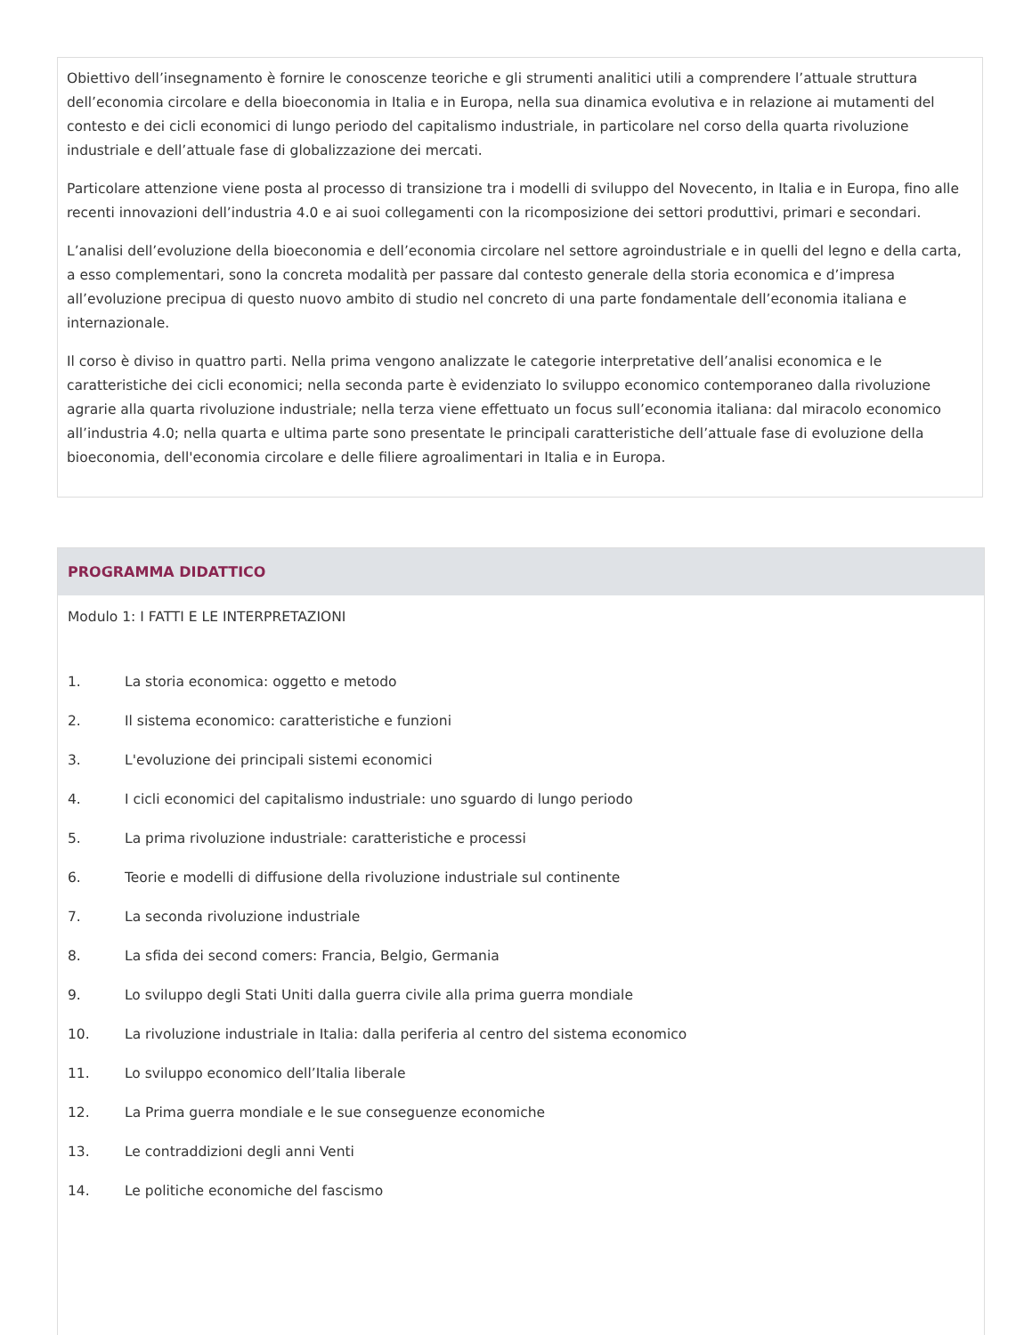Obiettivo dell’insegnamento è fornire le conoscenze teoriche e gli strumenti analitici utili a comprendere l’attuale struttura dell’economia circolare e della bioeconomia in Italia e in Europa, nella sua dinamica evolutiva e in relazione ai mutamenti del contesto e dei cicli economici di lungo periodo del capitalismo industriale, in particolare nel corso della quarta rivoluzione industriale e dell’attuale fase di globalizzazione dei mercati.
Particolare attenzione viene posta al processo di transizione tra i modelli di sviluppo del Novecento, in Italia e in Europa, fino alle recenti innovazioni dell’industria 4.0 e ai suoi collegamenti con la ricomposizione dei settori produttivi, primari e secondari.
L’analisi dell’evoluzione della bioeconomia e dell’economia circolare nel settore agroindustriale e in quelli del legno e della carta, a esso complementari, sono la concreta modalità per passare dal contesto generale della storia economica e d’impresa all’evoluzione precipua di questo nuovo ambito di studio nel concreto di una parte fondamentale dell’economia italiana e internazionale.
Il corso è diviso in quattro parti. Nella prima vengono analizzate le categorie interpretative dell’analisi economica e le caratteristiche dei cicli economici; nella seconda parte è evidenziato lo sviluppo economico contemporaneo dalla rivoluzione agrarie alla quarta rivoluzione industriale; nella terza viene effettuato un focus sull’economia italiana: dal miracolo economico all’industria 4.0; nella quarta e ultima parte sono presentate le principali caratteristiche dell’attuale fase di evoluzione della bioeconomia, dell'economia circolare e delle filiere agroalimentari in Italia e in Europa.
PROGRAMMA DIDATTICO
Modulo 1: I FATTI E LE INTERPRETAZIONI
1. La storia economica: oggetto e metodo
2. Il sistema economico: caratteristiche e funzioni
3. L'evoluzione dei principali sistemi economici
4. I cicli economici del capitalismo industriale: uno sguardo di lungo periodo
5. La prima rivoluzione industriale: caratteristiche e processi
6. Teorie e modelli di diffusione della rivoluzione industriale sul continente
7. La seconda rivoluzione industriale
8. La sfida dei second comers: Francia, Belgio, Germania
9. Lo sviluppo degli Stati Uniti dalla guerra civile alla prima guerra mondiale
10. La rivoluzione industriale in Italia: dalla periferia al centro del sistema economico
11. Lo sviluppo economico dell’Italia liberale
12. La Prima guerra mondiale e le sue conseguenze economiche
13. Le contraddizioni degli anni Venti
14. Le politiche economiche del fascismo